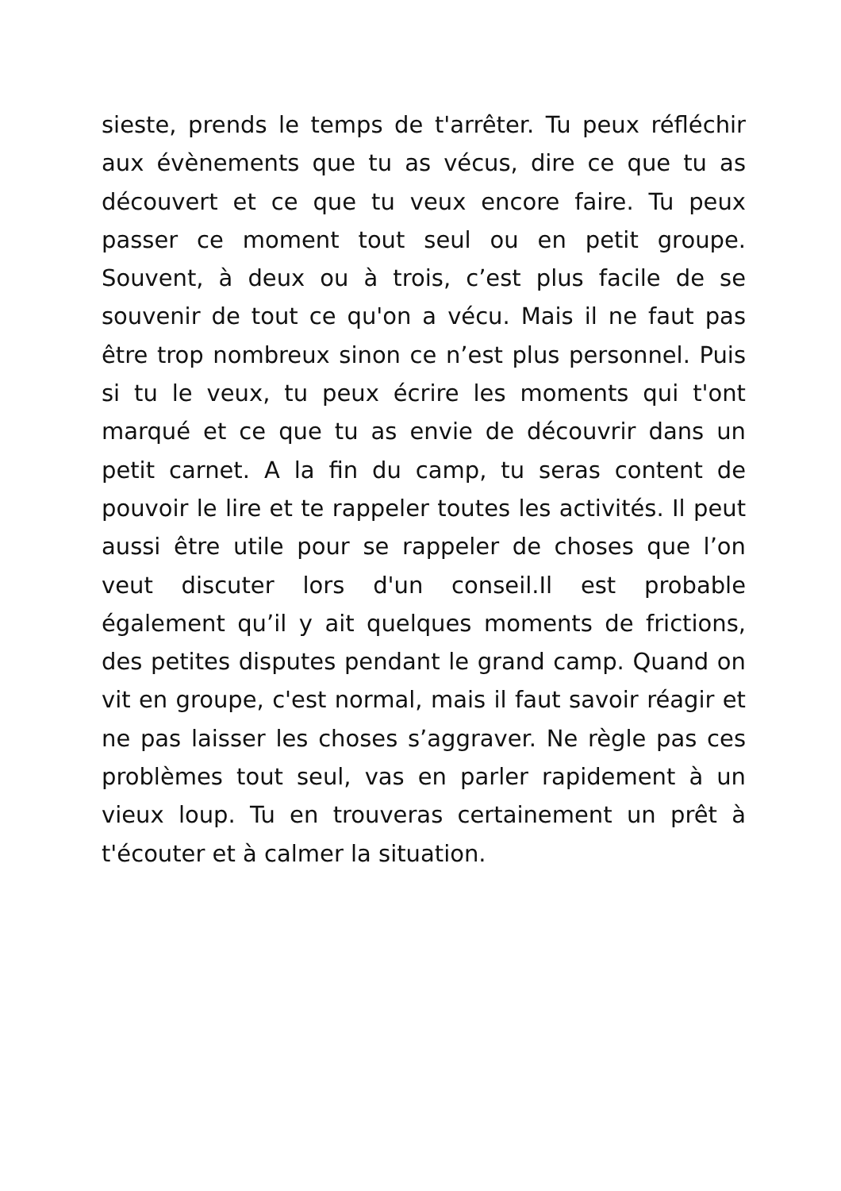sieste, prends le temps de t'arrêter. Tu peux réfléchir aux évènements que tu as vécus, dire ce que tu as découvert et ce que tu veux encore faire. Tu peux passer ce moment tout seul ou en petit groupe. Souvent, à deux ou à trois, c’est plus facile de se souvenir de tout ce qu'on a vécu. Mais il ne faut pas être trop nombreux sinon ce n’est plus personnel. Puis si tu le veux, tu peux écrire les moments qui t'ont marqué et ce que tu as envie de découvrir dans un petit carnet. A la fin du camp, tu seras content de pouvoir le lire et te rappeler toutes les activités. Il peut aussi être utile pour se rappeler de choses que l’on veut discuter lors d'un conseil.Il est probable également qu’il y ait quelques moments de frictions, des petites disputes pendant le grand camp. Quand on vit en groupe, c'est normal, mais il faut savoir réagir et ne pas laisser les choses s’aggraver. Ne règle pas ces problèmes tout seul, vas en parler rapidement à un vieux loup. Tu en trouveras certainement un prêt à t'écouter et à calmer la situation.